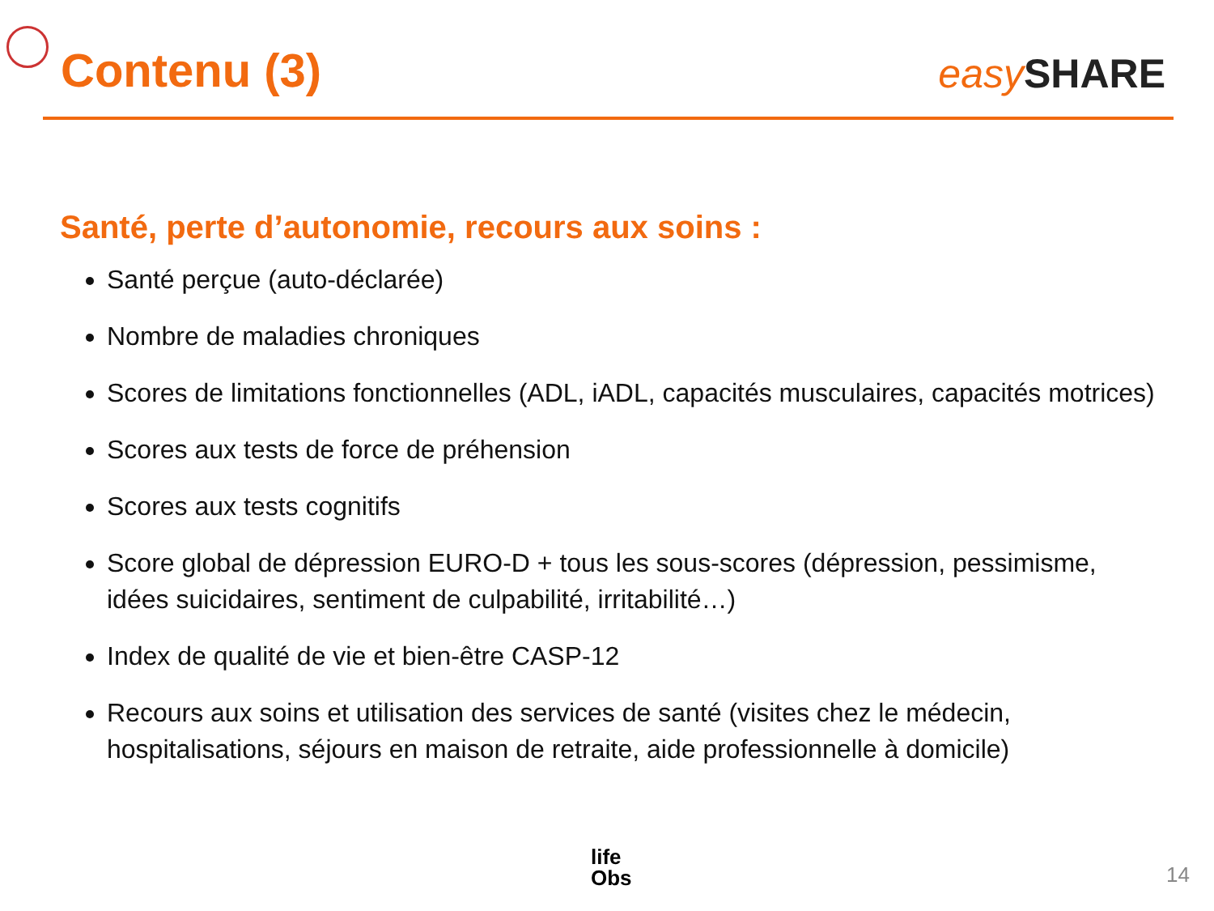Contenu (3)
easy SHARE
Santé, perte d’autonomie, recours aux soins :
Santé perçue (auto-déclarée)
Nombre de maladies chroniques
Scores de limitations fonctionnelles (ADL, iADL, capacités musculaires, capacités motrices)
Scores aux tests de force de préhension
Scores aux tests cognitifs
Score global de dépression EURO-D + tous les sous-scores (dépression, pessimisme, idées suicidaires, sentiment de culpabilité, irritabilité…)
Index de qualité de vie et bien-être CASP-12
Recours aux soins et utilisation des services de santé (visites chez le médecin, hospitalisations, séjours en maison de retraite, aide professionnelle à domicile)
life
Obs
14